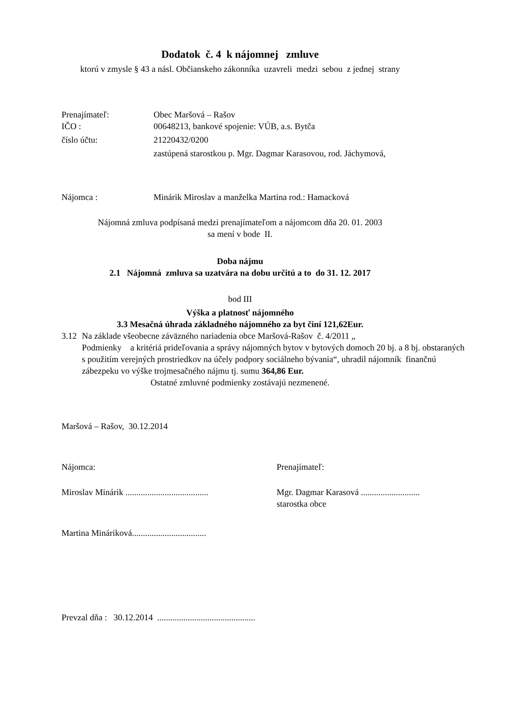Dodatok č. 4 k nájomnej zmluve
ktorú v zmysle § 43 a násl. Občianskeho zákonníka uzavreli medzi sebou z jednej strany
Prenajímateľ: Obec Maršová – Rašov
IČO : 00648213, bankové spojenie: VÚB, a.s. Bytča
číslo účtu: 21220432/0200
zastúpená starostkou p. Mgr. Dagmar Karasovou, rod. Jáchymová,
Nájomca : Minárik Miroslav a manželka Martina rod.: Hamacková
Nájomná zmluva podpísaná medzi prenajímateľom a nájomcom dňa 20. 01. 2003
sa mení v bode II.
Doba nájmu
2.1 Nájomná zmluva sa uzatvára na dobu určitú a to do 31. 12. 2017
bod III
Výška a platnosť nájomného
3.3 Mesačná úhrada základného nájomného za byt činí 121,62Eur.
3.12
Na základe všeobecne záväzného nariadenia obce Maršová-Rašov č. 4/2011 „
Podmienky a kritériá prideľovania a správy nájomných bytov v bytových domoch 20 bj. a 8 bj. obstaraných s použitím verejných prostriedkov na účely podpory sociálneho bývania“, uhradil nájomník finančnú zábezpeku vo výške trojmesačného nájmu tj. sumu 364,86 Eur.
Ostatné zmluvné podmienky zostávajú nezmenené.
Maršová – Rašov, 30.12.2014
Nájomca: Prenajímateľ:
Miroslav Minárik ......................................
Mgr. Dagmar Karasová ...........................
starostka obce
Martina Mináriková..................................
Prevzal dňa : 30.12.2014 .............................................